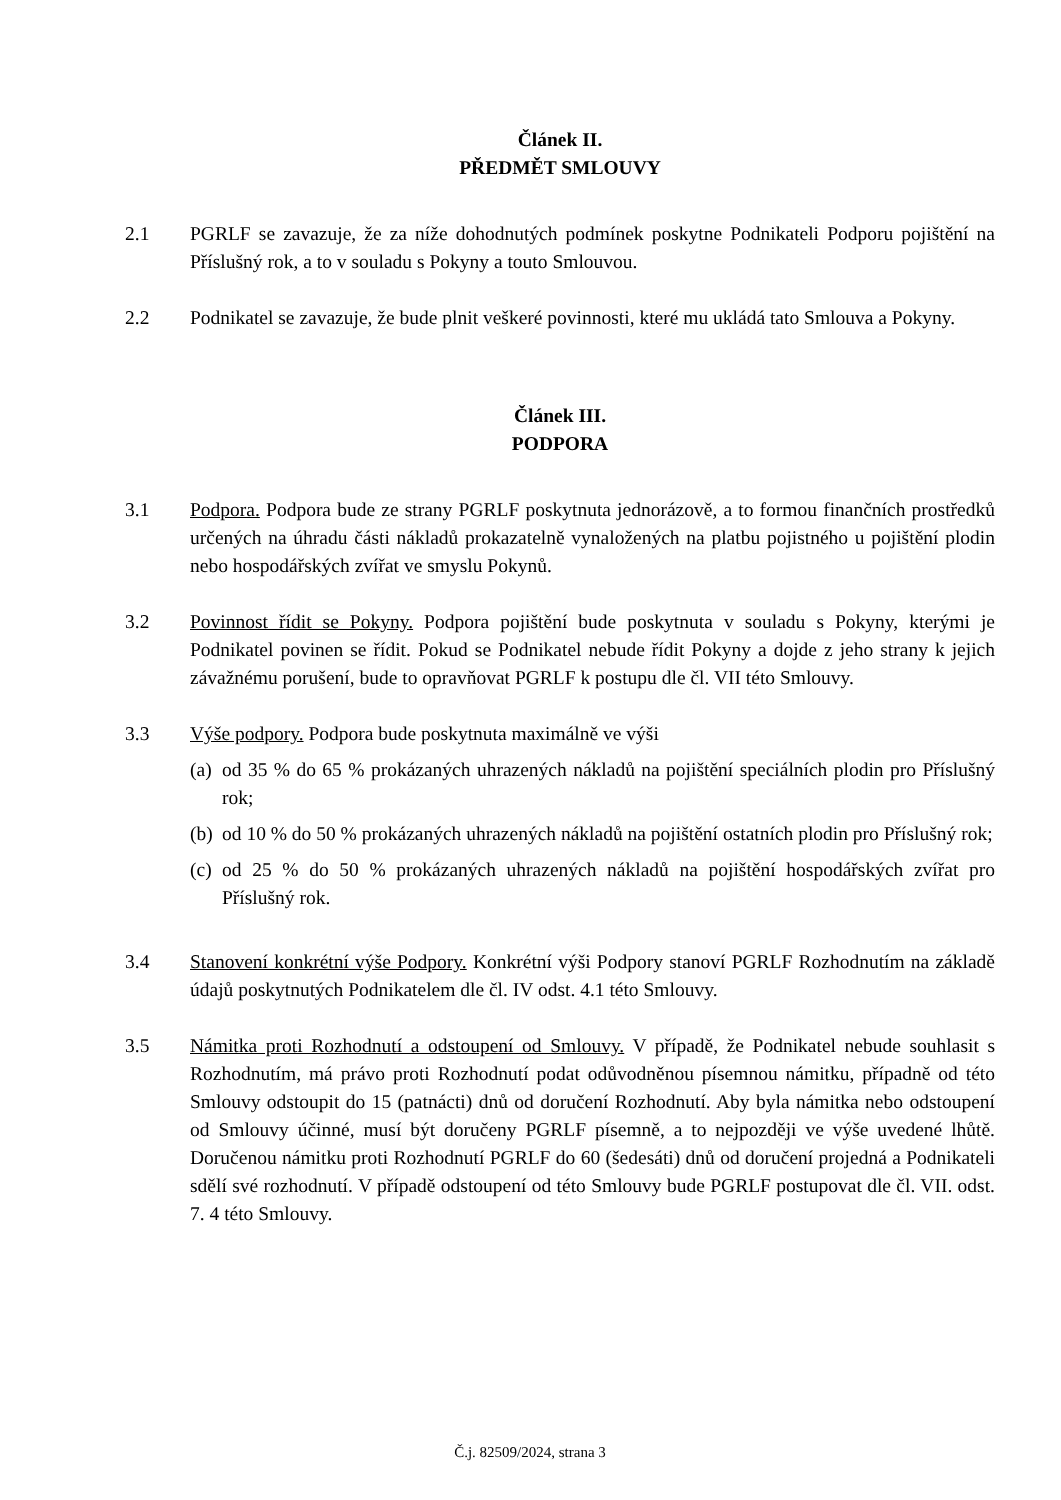Článek II.
PŘEDMĚT SMLOUVY
2.1 PGRLF se zavazuje, že za níže dohodnutých podmínek poskytne Podnikateli Podporu pojištění na Příslušný rok, a to v souladu s Pokyny a touto Smlouvou.
2.2 Podnikatel se zavazuje, že bude plnit veškeré povinnosti, které mu ukládá tato Smlouva a Pokyny.
Článek III.
PODPORA
3.1 Podpora. Podpora bude ze strany PGRLF poskytnuta jednorázově, a to formou finančních prostředků určených na úhradu části nákladů prokazatelně vynaložených na platbu pojistného u pojištění plodin nebo hospodářských zvířat ve smyslu Pokynů.
3.2 Povinnost řídit se Pokyny. Podpora pojištění bude poskytnuta v souladu s Pokyny, kterými je Podnikatel povinen se řídit. Pokud se Podnikatel nebude řídit Pokyny a dojde z jeho strany k jejich závažnému porušení, bude to opravňovat PGRLF k postupu dle čl. VII této Smlouvy.
3.3 Výše podpory. Podpora bude poskytnuta maximálně ve výši
(a)
od 35 % do 65 % prokázaných uhrazených nákladů na pojištění speciálních plodin pro Příslušný rok;
(b)
od 10 % do 50 % prokázaných uhrazených nákladů na pojištění ostatních plodin pro Příslušný rok;
(c)
od 25 % do 50 % prokázaných uhrazených nákladů na pojištění hospodářských zvířat pro Příslušný rok.
3.4 Stanovení konkrétní výše Podpory. Konkrétní výši Podpory stanoví PGRLF Rozhodnutím na základě údajů poskytnutých Podnikatelem dle čl. IV odst. 4.1 této Smlouvy.
3.5 Námitka proti Rozhodnutí a odstoupení od Smlouvy. V případě, že Podnikatel nebude souhlasit s Rozhodnutím, má právo proti Rozhodnutí podat odůvodněnou písemnou námitku, případně od této Smlouvy odstoupit do 15 (patnácti) dnů od doručení Rozhodnutí. Aby byla námitka nebo odstoupení od Smlouvy účinné, musí být doručeny PGRLF písemně, a to nejpozději ve výše uvedené lhůtě. Doručenou námitku proti Rozhodnutí PGRLF do 60 (šedesáti) dnů od doručení projedná a Podnikateli sdělí své rozhodnutí. V případě odstoupení od této Smlouvy bude PGRLF postupovat dle čl. VII. odst. 7. 4 této Smlouvy.
Č.j. 82509/2024, strana 3